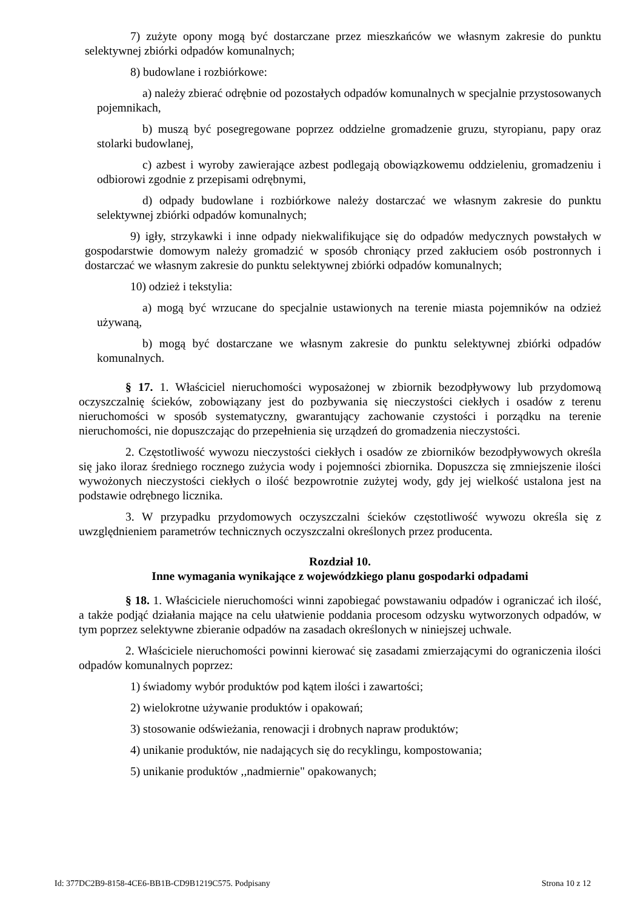7) zużyte opony mogą być dostarczane przez mieszkańców we własnym zakresie do punktu selektywnej zbiórki odpadów komunalnych;
8) budowlane i rozbiórkowe:
a) należy zbierać odrębnie od pozostałych odpadów komunalnych w specjalnie przystosowanych pojemnikach,
b) muszą być posegregowane poprzez oddzielne gromadzenie gruzu, styropianu, papy oraz stolarki budowlanej,
c) azbest i wyroby zawierające azbest podlegają obowiązkowemu oddzieleniu, gromadzeniu i odbiorowi zgodnie z przepisami odrębnymi,
d) odpady budowlane i rozbiórkowe należy dostarczać we własnym zakresie do punktu selektywnej zbiórki odpadów komunalnych;
9) igły, strzykawki i inne odpady niekwalifikujące się do odpadów medycznych powstałych w gospodarstwie domowym należy gromadzić w sposób chroniący przed zakłuciem osób postronnych i dostarczać we własnym zakresie do punktu selektywnej zbiórki odpadów komunalnych;
10) odzież i tekstylia:
a) mogą być wrzucane do specjalnie ustawionych na terenie miasta pojemników na odzież używaną,
b) mogą być dostarczane we własnym zakresie do punktu selektywnej zbiórki odpadów komunalnych.
§ 17. 1. Właściciel nieruchomości wyposażonej w zbiornik bezodpływowy lub przydomową oczyszczalnię ścieków, zobowiązany jest do pozbywania się nieczystości ciekłych i osadów z terenu nieruchomości w sposób systematyczny, gwarantujący zachowanie czystości i porządku na terenie nieruchomości, nie dopuszczając do przepełnienia się urządzeń do gromadzenia nieczystości.
2. Częstotliwość wywozu nieczystości ciekłych i osadów ze zbiorników bezodpływowych określa się jako iloraz średniego rocznego zużycia wody i pojemności zbiornika. Dopuszcza się zmniejszenie ilości wywożonych nieczystości ciekłych o ilość bezpowrotnie zużytej wody, gdy jej wielkość ustalona jest na podstawie odrębnego licznika.
3. W przypadku przydomowych oczyszczalni ścieków częstotliwość wywozu określa się z uwzględnieniem parametrów technicznych oczyszczalni określonych przez producenta.
Rozdział 10.
Inne wymagania wynikające z wojewódzkiego planu gospodarki odpadami
§ 18. 1. Właściciele nieruchomości winni zapobiegać powstawaniu odpadów i ograniczać ich ilość, a także podjąć działania mające na celu ułatwienie poddania procesom odzysku wytworzonych odpadów, w tym poprzez selektywne zbieranie odpadów na zasadach określonych w niniejszej uchwale.
2. Właściciele nieruchomości powinni kierować się zasadami zmierzającymi do ograniczenia ilości odpadów komunalnych poprzez:
1) świadomy wybór produktów pod kątem ilości i zawartości;
2) wielokrotne używanie produktów i opakowań;
3) stosowanie odświeżania, renowacji i drobnych napraw produktów;
4) unikanie produktów, nie nadających się do recyklingu, kompostowania;
5) unikanie produktów ,,nadmiernie" opakowanych;
Id: 377DC2B9-8158-4CE6-BB1B-CD9B1219C575. Podpisany Strona 10 z 12